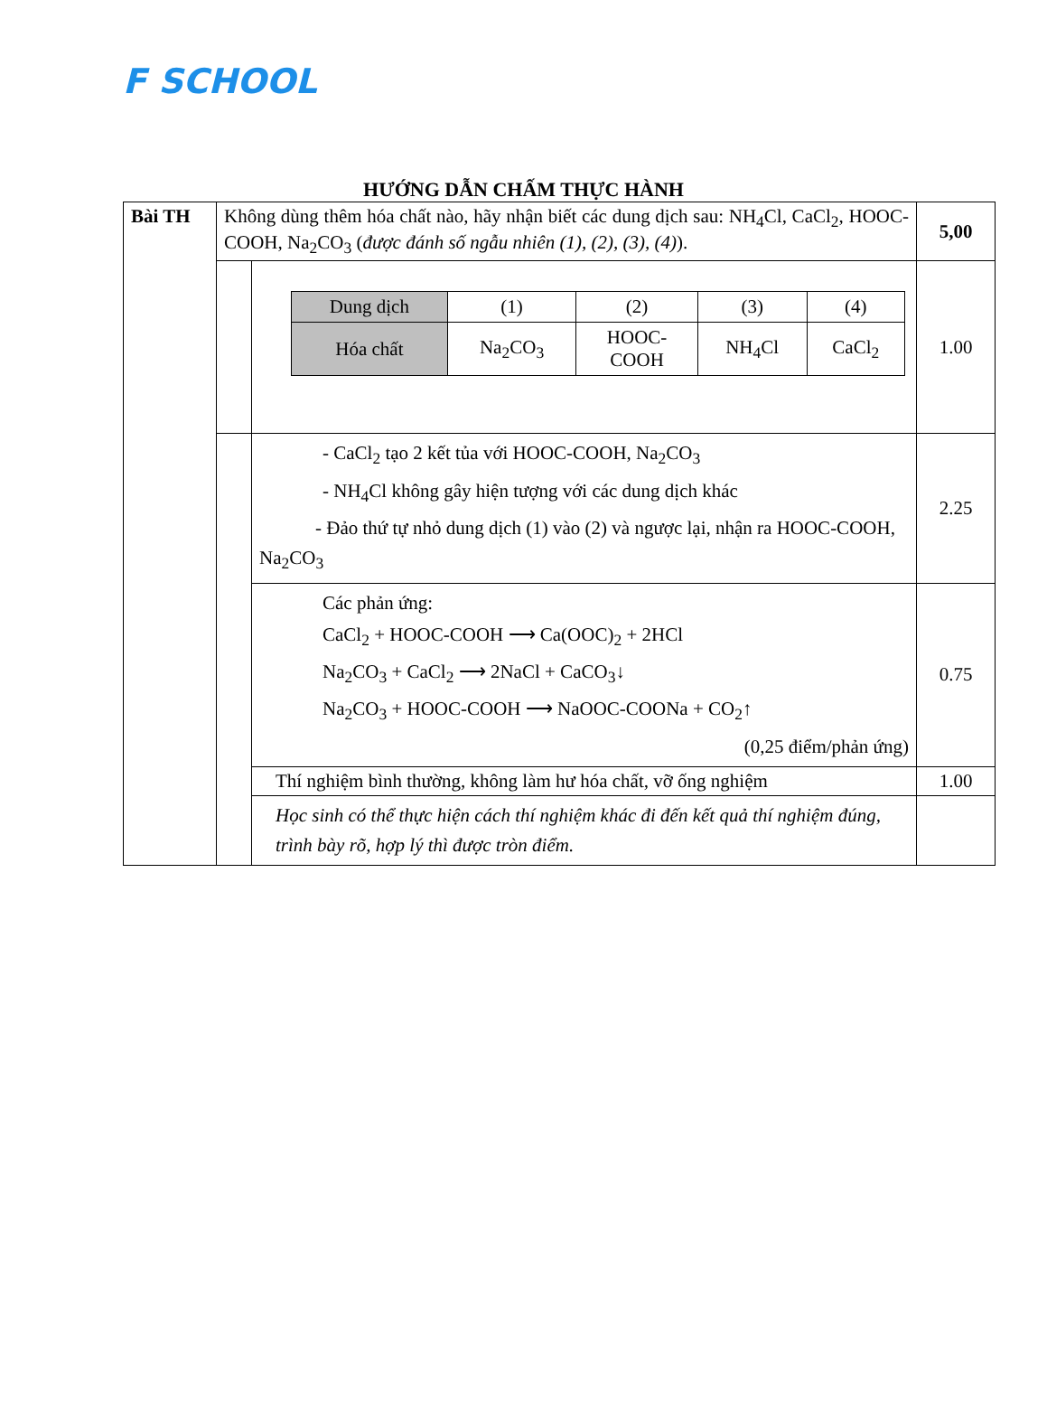F SCHOOL
HƯỚNG DẪN CHẤM THỰC HÀNH
| Bài TH | Không dùng thêm hóa chất nào, hãy nhận biết các dung dịch sau: NH<sub>4</sub>Cl, CaCl<sub>2</sub>, HOOC-COOH, Na<sub>2</sub>CO<sub>3</sub> ( được đánh số ngẫu nhiên (1), (2), (3), (4) ). | | 5,00 |
| | | / Dung dịch / (1) / (2) / (3) / (4) / / Hóa chất / Na<sub>2</sub>CO<sub>3</sub> / HOOC- COOH / NH<sub>4</sub>Cl / CaCl<sub>2</sub> / | 1.00 |
| | | - CaCl<sub>2</sub> tạo 2 kết tủa với HOOC-COOH, Na<sub>2</sub>CO<sub>3</sub> - NH<sub>4</sub>Cl không gây hiện tượng với các dung dịch khác - Đảo thứ tự nhỏ dung dịch (1) vào (2) và ngược lại, nhận ra HOOC-COOH, Na<sub>2</sub>CO<sub>3</sub> | 2.25 |
| | | Các phản ứng: CaCl<sub>2</sub> + HOOC-COOH ⟶ Ca(OOC)<sub>2</sub> + 2HCl Na<sub>2</sub>CO<sub>3</sub> + CaCl<sub>2</sub> ⟶ 2NaCl + CaCO<sub>3</sub>↓ Na<sub>2</sub>CO<sub>3</sub> + HOOC-COOH ⟶ NaOOC-COONa + CO<sub>2</sub>↑ (0,25 điểm/phản ứng) | 0.75 |
| | | Thí nghiệm bình thường, không làm hư hóa chất, vỡ ống nghiệm | 1.00 |
| | | Học sinh có thể thực hiện cách thí nghiệm khác đi đến kết quả thí nghiệm đúng, trình bày rõ, hợp lý thì được tròn điểm. | |